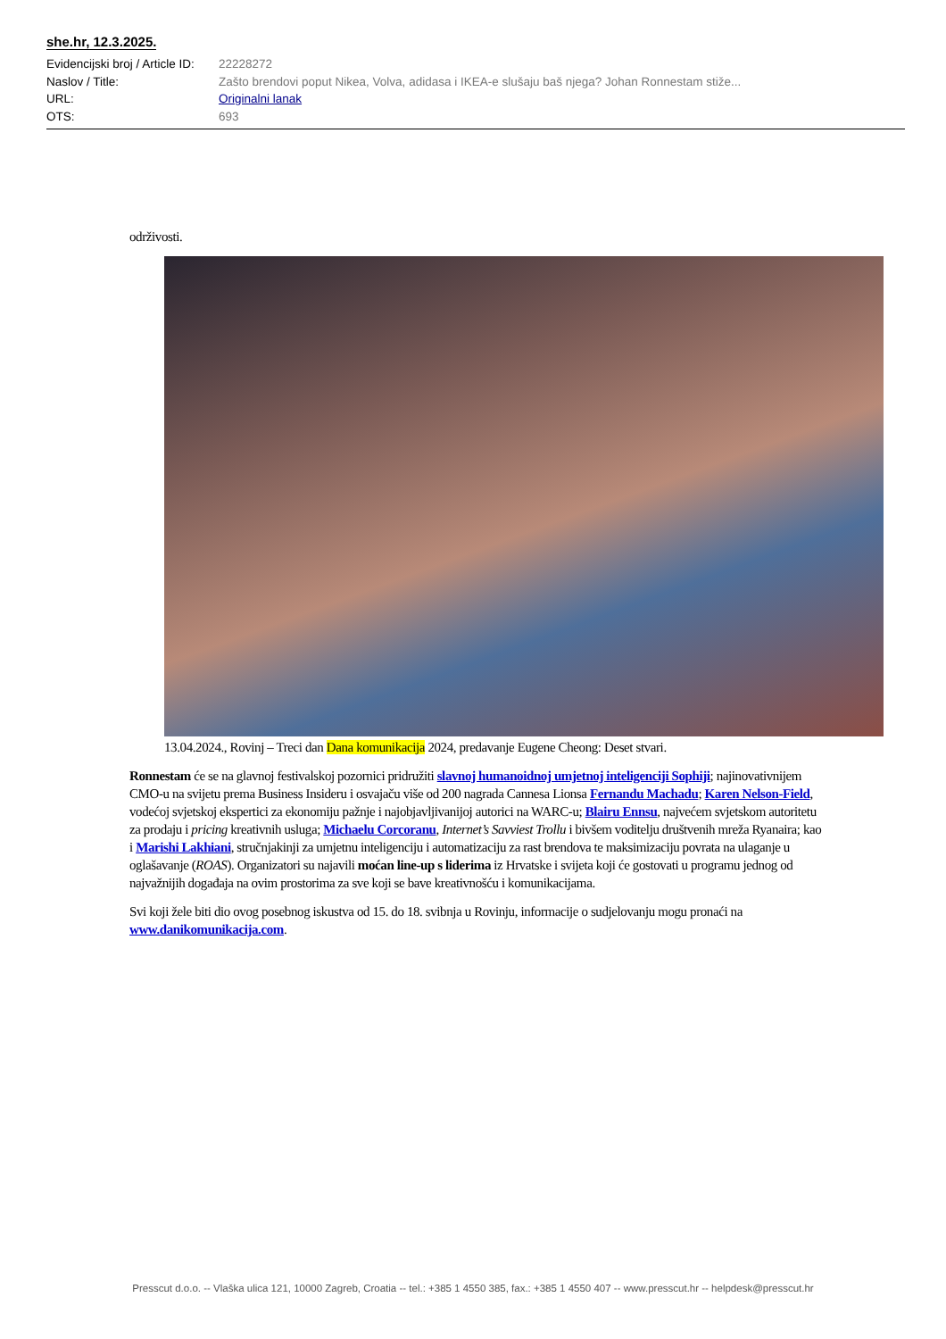she.hr, 12.3.2025.
Evidencijski broj / Article ID: 22228272
Naslov / Title: Zašto brendovi poput Nikea, Volva, adidasa i IKEA-e slušaju baš njega? Johan Ronnestam stiže...
URL: Originalni lanak
OTS: 693
održivosti.
13.04.2024., Rovinj – Treci dan Dana komunikacija 2024, predavanje Eugene Cheong: Deset stvari.
Ronnestam će se na glavnoj festivalskoj pozornici pridružiti slavnoj humanoidnoj umjetnoj inteligenciji Sophiji; najinovativnijem CMO-u na svijetu prema Business Insideru i osvajaču više od 200 nagrada Cannesa Lionsa Fernandu Machadu; Karen Nelson-Field, vodećoj svjetskoj ekspertici za ekonomiju pažnje i najobjavljivanijoj autorici na WARC-u; Blairu Ennsu, najvećem svjetskom autoritetu za prodaju i pricing kreativnih usluga; Michaelu Corcoranu, Internet’s Savviest Trollu i bivšem voditelju društvenih mreža Ryanaira; kao i Marishi Lakhiani, stručnjakinji za umjetnu inteligenciju i automatizaciju za rast brendova te maksimizaciju povrata na ulaganje u oglašavanje (ROAS). Organizatori su najavili moćan line-up s liderima iz Hrvatske i svijeta koji će gostovati u programu jednog od najvažnijih događaja na ovim prostorima za sve koji se bave kreativnošću i komunikacijama.
Svi koji žele biti dio ovog posebnog iskustva od 15. do 18. svibnja u Rovinju, informacije o sudjelovanju mogu pronaći na www.danikomunikacija.com.
Presscut d.o.o. -- Vlaška ulica 121, 10000 Zagreb, Croatia -- tel.: +385 1 4550 385, fax.: +385 1 4550 407 -- www.presscut.hr -- helpdesk@presscut.hr